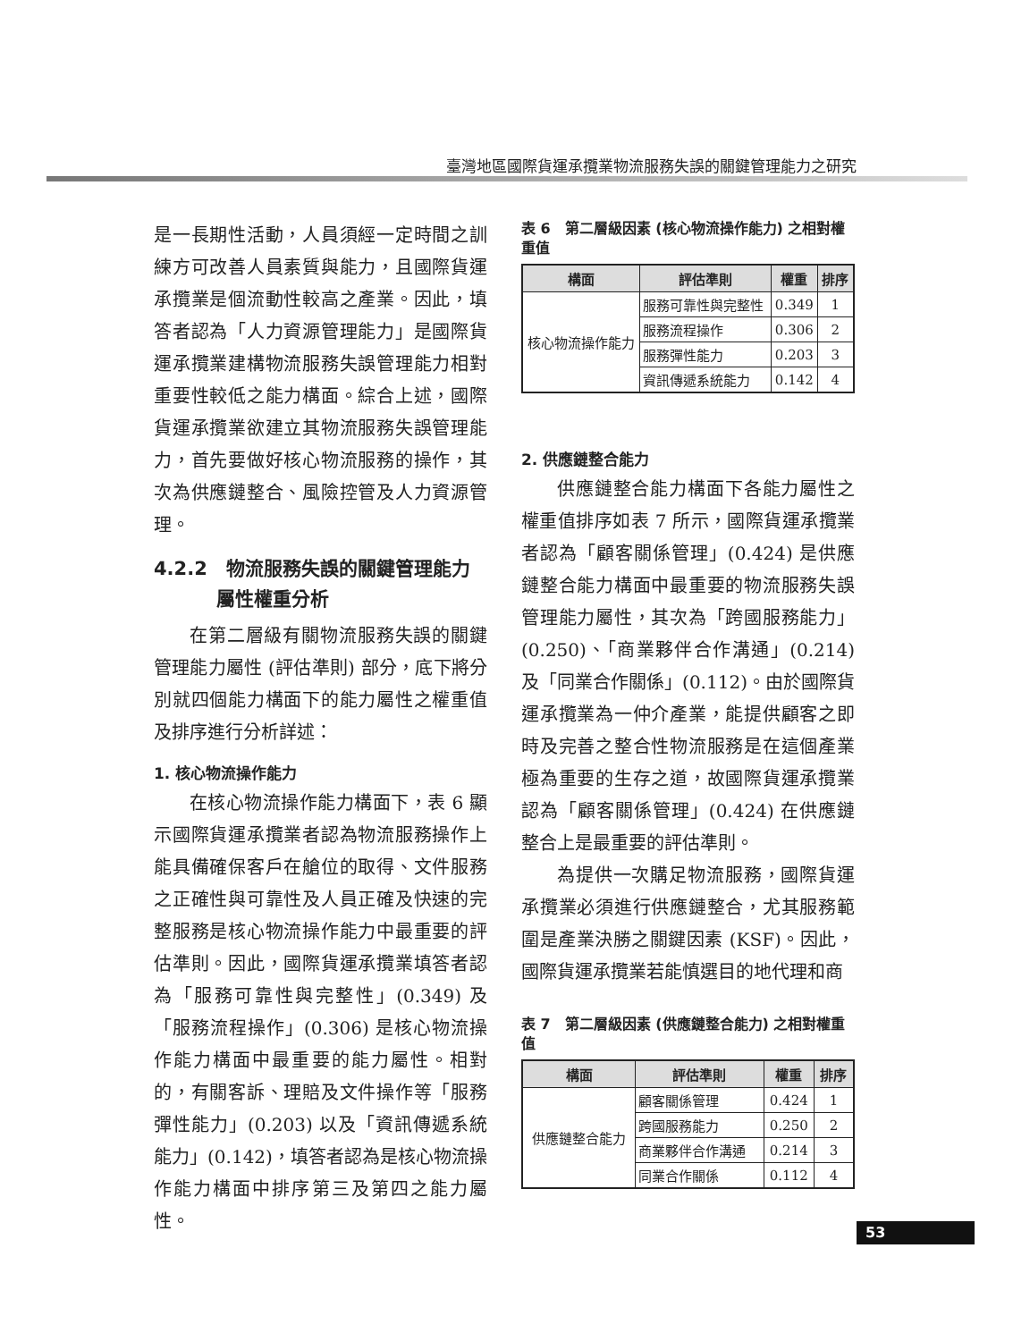臺灣地區國際貨運承攬業物流服務失誤的關鍵管理能力之研究
是一長期性活動，人員須經一定時間之訓練方可改善人員素質與能力，且國際貨運承攬業是個流動性較高之產業。因此，填答者認為「人力資源管理能力」是國際貨運承攬業建構物流服務失誤管理能力相對重要性較低之能力構面。綜合上述，國際貨運承攬業欲建立其物流服務失誤管理能力，首先要做好核心物流服務的操作，其次為供應鏈整合、風險控管及人力資源管理。
4.2.2　物流服務失誤的關鍵管理能力
　　　 屬性權重分析
在第二層級有關物流服務失誤的關鍵管理能力屬性 (評估準則) 部分，底下將分別就四個能力構面下的能力屬性之權重值及排序進行分析詳述：
1. 核心物流操作能力
在核心物流操作能力構面下，表 6 顯示國際貨運承攬業者認為物流服務操作上能具備確保客戶在艙位的取得、文件服務之正確性與可靠性及人員正確及快速的完整服務是核心物流操作能力中最重要的評估準則。因此，國際貨運承攬業填答者認為「服務可靠性與完整性」(0.349) 及「服務流程操作」(0.306) 是核心物流操作能力構面中最重要的能力屬性。相對的，有關客訴、理賠及文件操作等「服務彈性能力」(0.203) 以及「資訊傳遞系統能力」(0.142)，填答者認為是核心物流操作能力構面中排序第三及第四之能力屬性。
表 6　第二層級因素 (核心物流操作能力) 之相對權重值
| 構面 | 評估準則 | 權重 | 排序 |
| --- | --- | --- | --- |
| 核心物流操作能力 | 服務可靠性與完整性 | 0.349 | 1 |
| | 服務流程操作 | 0.306 | 2 |
| | 服務彈性能力 | 0.203 | 3 |
| | 資訊傳遞系統能力 | 0.142 | 4 |
2. 供應鏈整合能力
供應鏈整合能力構面下各能力屬性之權重值排序如表 7 所示，國際貨運承攬業者認為「顧客關係管理」(0.424) 是供應鏈整合能力構面中最重要的物流服務失誤管理能力屬性，其次為「跨國服務能力」(0.250)、「商業夥伴合作溝通」(0.214) 及「同業合作關係」(0.112)。由於國際貨運承攬業為一仲介產業，能提供顧客之即時及完善之整合性物流服務是在這個產業極為重要的生存之道，故國際貨運承攬業認為「顧客關係管理」(0.424) 在供應鏈整合上是最重要的評估準則。
為提供一次購足物流服務，國際貨運承攬業必須進行供應鏈整合，尤其服務範圍是產業決勝之關鍵因素 (KSF)。因此，國際貨運承攬業若能慎選目的地代理和商
表 7　第二層級因素 (供應鏈整合能力) 之相對權重值
| 構面 | 評估準則 | 權重 | 排序 |
| --- | --- | --- | --- |
| 供應鏈整合能力 | 顧客關係管理 | 0.424 | 1 |
| | 跨國服務能力 | 0.250 | 2 |
| | 商業夥伴合作溝通 | 0.214 | 3 |
| | 同業合作關係 | 0.112 | 4 |
53